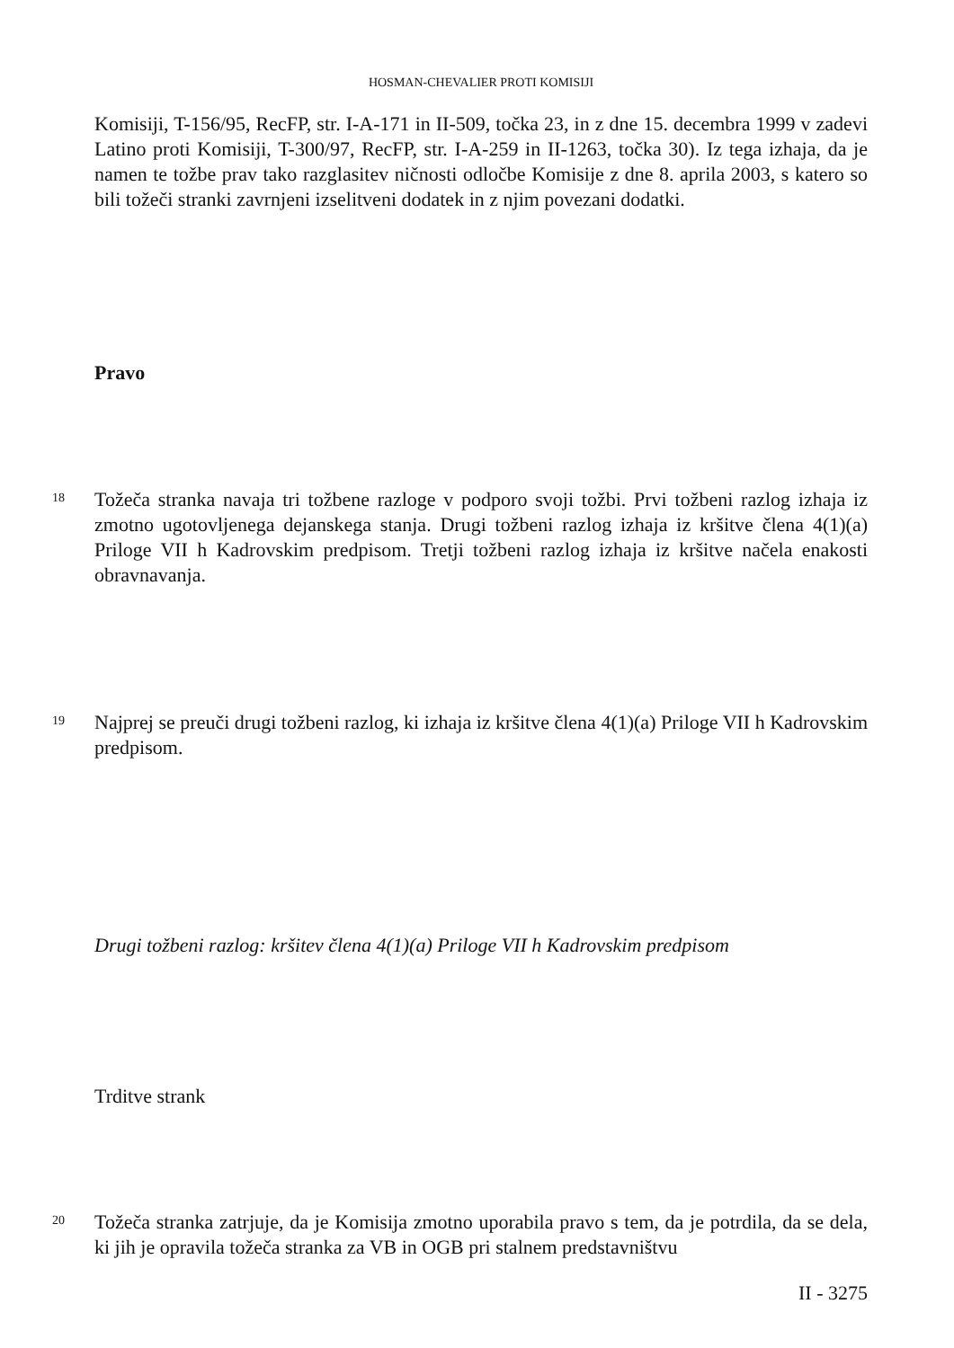HOSMAN-CHEVALIER PROTI KOMISIJI
Komisiji, T-156/95, RecFP, str. I-A-171 in II-509, točka 23, in z dne 15. decembra 1999 v zadevi Latino proti Komisiji, T-300/97, RecFP, str. I-A-259 in II-1263, točka 30). Iz tega izhaja, da je namen te tožbe prav tako razglasitev ničnosti odločbe Komisije z dne 8. aprila 2003, s katero so bili tožeči stranki zavrnjeni izselitveni dodatek in z njim povezani dodatki.
Pravo
18
Tožeča stranka navaja tri tožbene razloge v podporo svoji tožbi. Prvi tožbeni razlog izhaja iz zmotno ugotovljenega dejanskega stanja. Drugi tožbeni razlog izhaja iz kršitve člena 4(1)(a) Priloge VII h Kadrovskim predpisom. Tretji tožbeni razlog izhaja iz kršitve načela enakosti obravnavanja.
19
Najprej se preuči drugi tožbeni razlog, ki izhaja iz kršitve člena 4(1)(a) Priloge VII h Kadrovskim predpisom.
Drugi tožbeni razlog: kršitev člena 4(1)(a) Priloge VII h Kadrovskim predpisom
Trditve strank
20
Tožeča stranka zatrjuje, da je Komisija zmotno uporabila pravo s tem, da je potrdila, da se dela, ki jih je opravila tožeča stranka za VB in OGB pri stalnem predstavništvu
II - 3275